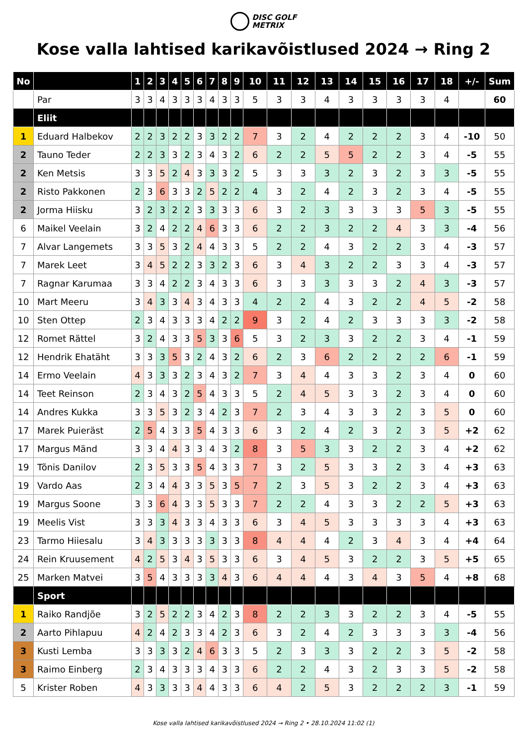DISC GOLF
METRIX
Kose valla lahtised karikavõistlused 2024 → Ring 2
| No | | 1 | 2 | 3 | 4 | 5 | 6 | 7 | 8 | 9 | 10 | 11 | 12 | 13 | 14 | 15 | 16 | 17 | 18 | +/- | Sum |
| --- | --- | --- | --- | --- | --- | --- | --- | --- | --- | --- | --- | --- | --- | --- | --- | --- | --- | --- | --- | --- | --- |
| | Par | 3 | 3 | 4 | 3 | 3 | 3 | 4 | 3 | 3 | 5 | 3 | 3 | 4 | 3 | 3 | 3 | 3 | 4 | | 60 |
| | Eliit | | | | | | | | | | | | | | | | | | | | |
| 1 | Eduard Halbekov | 2 | 2 | 3 | 2 | 2 | 3 | 3 | 2 | 2 | 7 | 3 | 2 | 4 | 2 | 2 | 2 | 3 | 4 | -10 | 50 |
| 2 | Tauno Teder | 2 | 2 | 3 | 3 | 2 | 3 | 4 | 3 | 2 | 6 | 2 | 2 | 5 | 5 | 2 | 2 | 3 | 4 | -5 | 55 |
| 2 | Ken Metsis | 3 | 3 | 5 | 2 | 4 | 3 | 3 | 3 | 2 | 5 | 3 | 3 | 3 | 2 | 3 | 2 | 3 | 3 | -5 | 55 |
| 2 | Risto Pakkonen | 2 | 3 | 6 | 3 | 3 | 2 | 5 | 2 | 2 | 4 | 3 | 2 | 4 | 2 | 3 | 2 | 3 | 4 | -5 | 55 |
| 2 | Jorma Hiisku | 3 | 2 | 3 | 2 | 2 | 3 | 3 | 3 | 3 | 6 | 3 | 2 | 3 | 3 | 3 | 3 | 5 | 3 | -5 | 55 |
| 6 | Maikel Veelain | 3 | 2 | 4 | 2 | 2 | 4 | 6 | 3 | 3 | 6 | 2 | 2 | 3 | 2 | 2 | 4 | 3 | 3 | -4 | 56 |
| 7 | Alvar Langemets | 3 | 3 | 5 | 3 | 2 | 4 | 4 | 3 | 3 | 5 | 2 | 2 | 4 | 3 | 2 | 2 | 3 | 4 | -3 | 57 |
| 7 | Marek Leet | 3 | 4 | 5 | 2 | 2 | 3 | 3 | 2 | 3 | 6 | 3 | 4 | 3 | 2 | 2 | 3 | 3 | 4 | -3 | 57 |
| 7 | Ragnar Karumaa | 3 | 3 | 4 | 2 | 2 | 3 | 4 | 3 | 3 | 6 | 3 | 3 | 3 | 3 | 3 | 2 | 4 | 3 | -3 | 57 |
| 10 | Mart Meeru | 3 | 4 | 3 | 3 | 4 | 3 | 4 | 3 | 3 | 4 | 2 | 2 | 4 | 3 | 2 | 2 | 4 | 5 | -2 | 58 |
| 10 | Sten Ottep | 2 | 3 | 4 | 3 | 3 | 3 | 4 | 2 | 2 | 9 | 3 | 2 | 4 | 2 | 3 | 3 | 3 | 3 | -2 | 58 |
| 12 | Romet Rättel | 3 | 2 | 4 | 3 | 3 | 5 | 3 | 3 | 6 | 5 | 3 | 2 | 3 | 3 | 2 | 2 | 3 | 4 | -1 | 59 |
| 12 | Hendrik Ehatäht | 3 | 3 | 3 | 5 | 3 | 2 | 4 | 3 | 2 | 6 | 2 | 3 | 6 | 2 | 2 | 2 | 2 | 6 | -1 | 59 |
| 14 | Ermo Veelain | 4 | 3 | 3 | 3 | 2 | 3 | 4 | 3 | 2 | 7 | 3 | 4 | 4 | 3 | 3 | 2 | 3 | 4 | 0 | 60 |
| 14 | Teet Reinson | 2 | 3 | 4 | 3 | 2 | 5 | 4 | 3 | 3 | 5 | 2 | 4 | 5 | 3 | 3 | 2 | 3 | 4 | 0 | 60 |
| 14 | Andres Kukka | 3 | 3 | 5 | 3 | 2 | 3 | 4 | 2 | 3 | 7 | 2 | 3 | 4 | 3 | 3 | 2 | 3 | 5 | 0 | 60 |
| 17 | Marek Puieräst | 2 | 5 | 4 | 3 | 3 | 5 | 4 | 3 | 3 | 6 | 3 | 2 | 4 | 2 | 3 | 2 | 3 | 5 | +2 | 62 |
| 17 | Margus Mänd | 3 | 3 | 4 | 4 | 3 | 3 | 4 | 3 | 2 | 8 | 3 | 5 | 3 | 3 | 2 | 2 | 3 | 4 | +2 | 62 |
| 19 | Tõnis Danilov | 2 | 3 | 5 | 3 | 3 | 5 | 4 | 3 | 3 | 7 | 3 | 2 | 5 | 3 | 3 | 2 | 3 | 4 | +3 | 63 |
| 19 | Vardo Aas | 2 | 3 | 4 | 4 | 3 | 3 | 5 | 3 | 5 | 7 | 2 | 3 | 5 | 3 | 2 | 2 | 3 | 4 | +3 | 63 |
| 19 | Margus Soone | 3 | 3 | 6 | 4 | 3 | 3 | 5 | 3 | 3 | 7 | 2 | 2 | 4 | 3 | 3 | 2 | 2 | 5 | +3 | 63 |
| 19 | Meelis Vist | 3 | 3 | 3 | 4 | 3 | 3 | 4 | 3 | 3 | 6 | 3 | 4 | 5 | 3 | 3 | 3 | 3 | 4 | +3 | 63 |
| 23 | Tarmo Hiiesalu | 3 | 4 | 3 | 3 | 3 | 3 | 3 | 3 | 3 | 8 | 4 | 4 | 4 | 2 | 3 | 4 | 3 | 4 | +4 | 64 |
| 24 | Rein Kruusement | 4 | 2 | 5 | 3 | 4 | 3 | 5 | 3 | 3 | 6 | 3 | 4 | 5 | 3 | 2 | 2 | 3 | 5 | +5 | 65 |
| 25 | Marken Matvei | 3 | 5 | 4 | 3 | 3 | 3 | 3 | 4 | 3 | 6 | 4 | 4 | 4 | 3 | 4 | 3 | 5 | 4 | +8 | 68 |
| | Sport | | | | | | | | | | | | | | | | | | | | |
| 1 | Raiko Randjõe | 3 | 2 | 5 | 2 | 2 | 3 | 4 | 2 | 3 | 8 | 2 | 2 | 3 | 3 | 2 | 2 | 3 | 4 | -5 | 55 |
| 2 | Aarto Pihlapuu | 4 | 2 | 4 | 2 | 3 | 3 | 4 | 2 | 3 | 6 | 3 | 2 | 4 | 2 | 3 | 3 | 3 | 3 | -4 | 56 |
| 3 | Kusti Lemba | 3 | 3 | 3 | 3 | 2 | 4 | 6 | 3 | 3 | 5 | 2 | 3 | 3 | 3 | 2 | 2 | 3 | 5 | -2 | 58 |
| 3 | Raimo Einberg | 2 | 3 | 4 | 3 | 3 | 3 | 4 | 3 | 3 | 6 | 2 | 2 | 4 | 3 | 2 | 3 | 3 | 5 | -2 | 58 |
| 5 | Krister Roben | 4 | 3 | 3 | 3 | 3 | 4 | 4 | 3 | 3 | 6 | 4 | 2 | 5 | 3 | 2 | 2 | 2 | 3 | -1 | 59 |
Kose valla lahtised karikavõistlused 2024 → Ring 2 • 28.10.2024 11:02 (1)